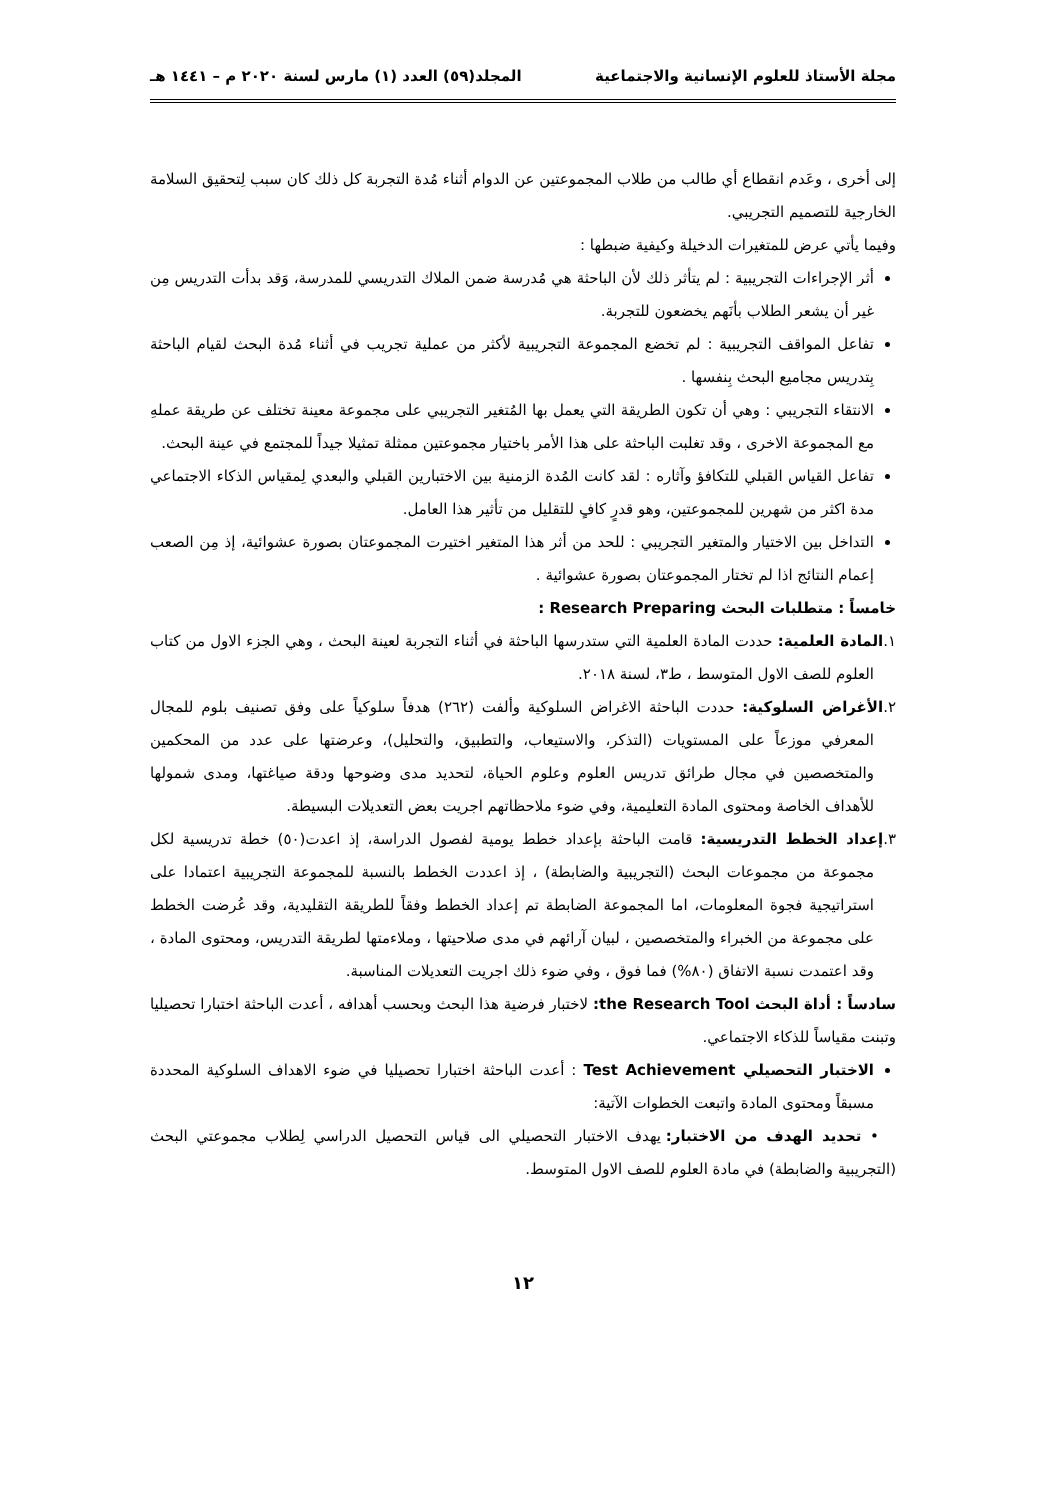مجلة الأستاذ للعلوم الإنسانية والاجتماعية المجلد(٥٩) العدد (١) مارس لسنة ٢٠٢٠ م – ١٤٤١ هـ
إلى أخرى ، وعَدم انقطاع أي طالب من طلاب المجموعتين عن الدوام أثناء مُدة التجربة كل ذلك كان سبب لِتحقيق السلامة الخارجية للتصميم التجريبي.
وفيما يأتي عرض للمتغيرات الدخيلة وكيفية ضبطها :
أثر الإجراءات التجريبية : لم يتأثر ذلك لأن الباحثة هي مُدرسة ضمن الملاك التدريسي للمدرسة، وَقد بدأت التدريس مِن غير أن يشعر الطلاب بأنَهم يخضعون للتجربة.
تفاعل المواقف التجريبية : لم تخضع المجموعة التجريبية لأكثر من عملية تجريب في أثناء مُدة البحث لقيام الباحثة بِتدريس مجاميع البحث بِنفسها .
الانتقاء التجريبي : وهي أن تكون الطريقة التي يعمل بها المُتغير التجريبي على مجموعة معينة تختلف عن طريقة عملهِ مع المجموعة الاخرى ، وقد تغلبت الباحثة على هذا الأمر باختيار مجموعتين ممثلة تمثيلا جيداً للمجتمع في عينة البحث.
تفاعل القياس القبلي للتكافؤ وآثاره : لقد كانت المُدة الزمنية بين الاختبارين القبلي والبعدي لِمقياس الذكاء الاجتماعي مدة اكثر من شهرين للمجموعتين، وهو قدرٍ كافٍ للتقليل من تأثير هذا العامل.
التداخل بين الاختيار والمتغير التجريبي : للحد من أثر هذا المتغير اختيرت المجموعتان بصورة عشوائية، إذ مِن الصعب إعمام النتائج اذا لم تختار المجموعتان بصورة عشوائية .
خامساً : متطلبات البحث Research Preparing :
١.المادة العلمية: حددت المادة العلمية التي ستدرسها الباحثة في أثناء التجربة لعينة البحث ، وهي الجزء الاول من كتاب العلوم للصف الاول المتوسط ، ط٣، لسنة ٢٠١٨.
٢.الأغراض السلوكية: حددت الباحثة الاغراض السلوكية وألفت (٢٦٢) هدفاً سلوكياً على وفق تصنيف بلوم للمجال المعرفي موزعاً على المستويات (التذكر، والاستيعاب، والتطبيق، والتحليل)، وعرضتها على عدد من المحكمين والمتخصصين في مجال طرائق تدريس العلوم وعلوم الحياة، لتحديد مدى وضوحها ودقة صياغتها، ومدى شمولها للأهداف الخاصة ومحتوى المادة التعليمية، وفي ضوء ملاحظاتهم اجريت بعض التعديلات البسيطة.
٣.إعداد الخطط التدريسية: قامت الباحثة بإعداد خطط يومية لفصول الدراسة، إذ اعدت(٥٠) خطة تدريسية لكل مجموعة من مجموعات البحث (التجريبية والضابطة) ، إذ اعددت الخطط بالنسبة للمجموعة التجريبية اعتمادا على استراتيجية فجوة المعلومات، اما المجموعة الضابطة تم إعداد الخطط وفقاً للطريقة التقليدية، وقد عُرضت الخطط على مجموعة من الخبراء والمتخصصين ، لبيان آرائهم في مدى صلاحيتها ، وملاءمتها لطريقة التدريس، ومحتوى المادة ، وقد اعتمدت نسبة الاتفاق (٨٠%) فما فوق ، وفي ضوء ذلك اجريت التعديلات المناسبة.
سادساً : أداة البحث the Research Tool: لاختبار فرضية هذا البحث وبحسب أهدافه ، أعدت الباحثة اختبارا تحصيليا وتبنت مقياساً للذكاء الاجتماعي.
الاختبار التحصيلي Test Achievement : أعدت الباحثة اختبارا تحصيليا في ضوء الاهداف السلوكية المحددة مسبقاً ومحتوى المادة واتبعت الخطوات الآتية:
• تحديد الهدف من الاختبار: يهدف الاختبار التحصيلي الى قياس التحصيل الدراسي لِطلاب مجموعتي البحث (التجريبية والضابطة) في مادة العلوم للصف الاول المتوسط.
١٢